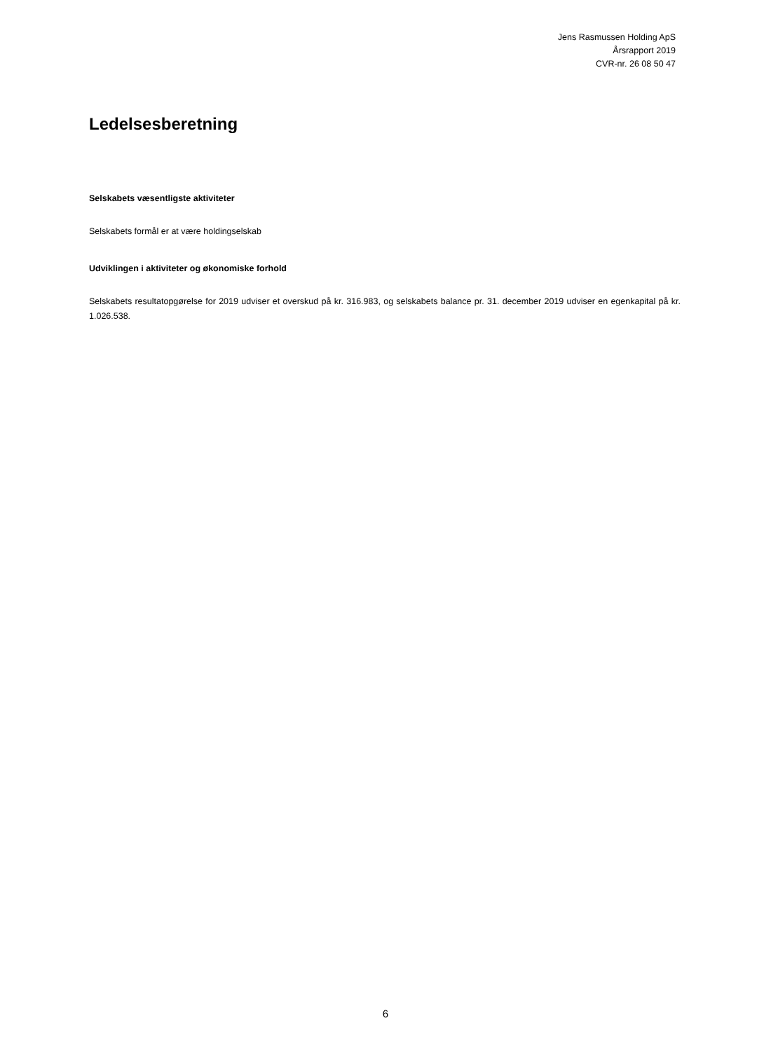Jens Rasmussen Holding ApS
Årsrapport 2019
CVR-nr. 26 08 50 47
Ledelsesberetning
Selskabets væsentligste aktiviteter
Selskabets formål er at være holdingselskab
Udviklingen i aktiviteter og økonomiske forhold
Selskabets resultatopgørelse for 2019 udviser et overskud på kr. 316.983, og selskabets balance pr. 31. december 2019 udviser en egenkapital på kr. 1.026.538.
6